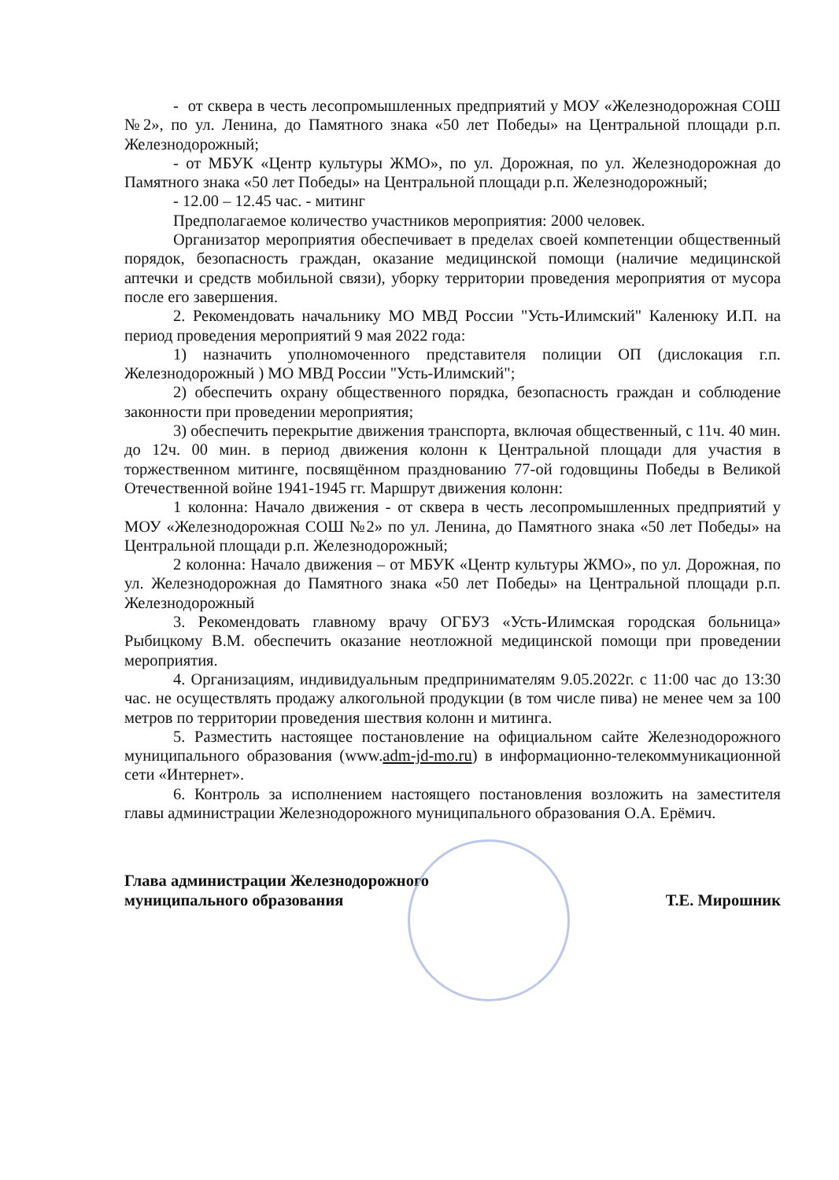- от сквера в честь лесопромышленных предприятий у МОУ «Железнодорожная СОШ №2», по ул. Ленина, до Памятного знака «50 лет Победы» на Центральной площади р.п. Железнодорожный;
- от МБУК «Центр культуры ЖМО», по ул. Дорожная, по ул. Железнодорожная до Памятного знака «50 лет Победы» на Центральной площади р.п. Железнодорожный;
- 12.00 – 12.45 час. - митинг
Предполагаемое количество участников мероприятия: 2000 человек.
Организатор мероприятия обеспечивает в пределах своей компетенции общественный порядок, безопасность граждан, оказание медицинской помощи (наличие медицинской аптечки и средств мобильной связи), уборку территории проведения мероприятия от мусора после его завершения.
2. Рекомендовать начальнику МО МВД России "Усть-Илимский" Каленюку И.П. на период проведения мероприятий 9 мая 2022 года:
1) назначить уполномоченного представителя полиции ОП (дислокация г.п. Железнодорожный ) МО МВД России "Усть-Илимский";
2) обеспечить охрану общественного порядка, безопасность граждан и соблюдение законности при проведении мероприятия;
3) обеспечить перекрытие движения транспорта, включая общественный, с 11ч. 40 мин. до 12ч. 00 мин. в период движения колонн к Центральной площади для участия в торжественном митинге, посвящённом празднованию 77-ой годовщины Победы в Великой Отечественной войне 1941-1945 гг. Маршрут движения колонн:
1 колонна: Начало движения - от сквера в честь лесопромышленных предприятий у МОУ «Железнодорожная СОШ №2» по ул. Ленина, до Памятного знака «50 лет Победы» на Центральной площади р.п. Железнодорожный;
2 колонна: Начало движения – от МБУК «Центр культуры ЖМО», по ул. Дорожная, по ул. Железнодорожная до Памятного знака «50 лет Победы» на Центральной площади р.п. Железнодорожный
3. Рекомендовать главному врачу ОГБУЗ «Усть-Илимская городская больница» Рыбицкому В.М. обеспечить оказание неотложной медицинской помощи при проведении мероприятия.
4. Организациям, индивидуальным предпринимателям 9.05.2022г. с 11:00 час до 13:30 час. не осуществлять продажу алкогольной продукции (в том числе пива) не менее чем за 100 метров по территории проведения шествия колонн и митинга.
5. Разместить настоящее постановление на официальном сайте Железнодорожного муниципального образования (www.adm-jd-mo.ru) в информационно-телекоммуникационной сети «Интернет».
6. Контроль за исполнением настоящего постановления возложить на заместителя главы администрации Железнодорожного муниципального образования О.А. Ерёмич.
Глава администрации Железнодорожного
муниципального образования
Т.Е. Мирошник